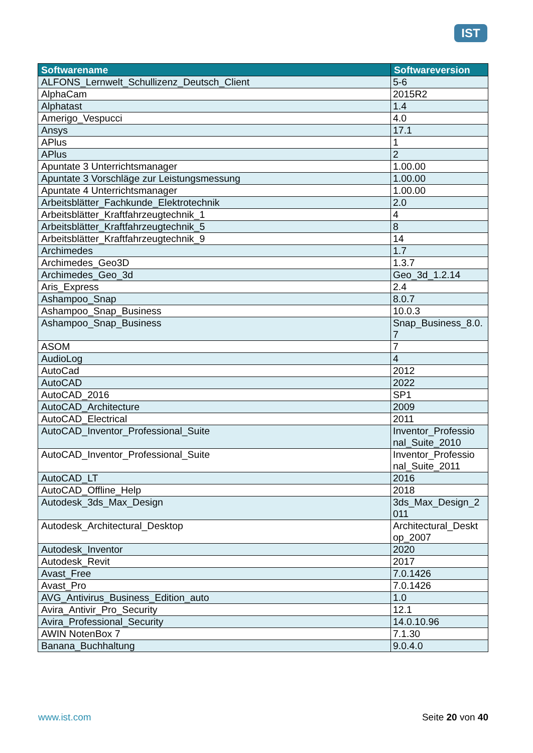IST
| Softwarename | Softwareversion |
| --- | --- |
| ALFONS_Lernwelt_Schullizenz_Deutsch_Client | 5-6 |
| AlphaCam | 2015R2 |
| Alphatast | 1.4 |
| Amerigo_Vespucci | 4.0 |
| Ansys | 17.1 |
| APlus | 1 |
| APlus | 2 |
| Apuntate 3 Unterrichtsmanager | 1.00.00 |
| Apuntate 3 Vorschläge zur Leistungsmessung | 1.00.00 |
| Apuntate 4 Unterrichtsmanager | 1.00.00 |
| Arbeitsblätter_Fachkunde_Elektrotechnik | 2.0 |
| Arbeitsblätter_Kraftfahrzeugtechnik_1 | 4 |
| Arbeitsblätter_Kraftfahrzeugtechnik_5 | 8 |
| Arbeitsblätter_Kraftfahrzeugtechnik_9 | 14 |
| Archimedes | 1.7 |
| Archimedes_Geo3D | 1.3.7 |
| Archimedes_Geo_3d | Geo_3d_1.2.14 |
| Aris_Express | 2.4 |
| Ashampoo_Snap | 8.0.7 |
| Ashampoo_Snap_Business | 10.0.3 |
| Ashampoo_Snap_Business | Snap_Business_8.0. 7 |
| ASOM | 7 |
| AudioLog | 4 |
| AutoCad | 2012 |
| AutoCAD | 2022 |
| AutoCAD_2016 | SP1 |
| AutoCAD_Architecture | 2009 |
| AutoCAD_Electrical | 2011 |
| AutoCAD_Inventor_Professional_Suite | Inventor_Professio nal_Suite_2010 |
| AutoCAD_Inventor_Professional_Suite | Inventor_Professio nal_Suite_2011 |
| AutoCAD_LT | 2016 |
| AutoCAD_Offline_Help | 2018 |
| Autodesk_3ds_Max_Design | 3ds_Max_Design_2 011 |
| Autodesk_Architectural_Desktop | Architectural_Deskt op_2007 |
| Autodesk_Inventor | 2020 |
| Autodesk_Revit | 2017 |
| Avast_Free | 7.0.1426 |
| Avast_Pro | 7.0.1426 |
| AVG_Antivirus_Business_Edition_auto | 1.0 |
| Avira_Antivir_Pro_Security | 12.1 |
| Avira_Professional_Security | 14.0.10.96 |
| AWIN NotenBox 7 | 7.1.30 |
| Banana_Buchhaltung | 9.0.4.0 |
www.ist.com Seite 20 von 40